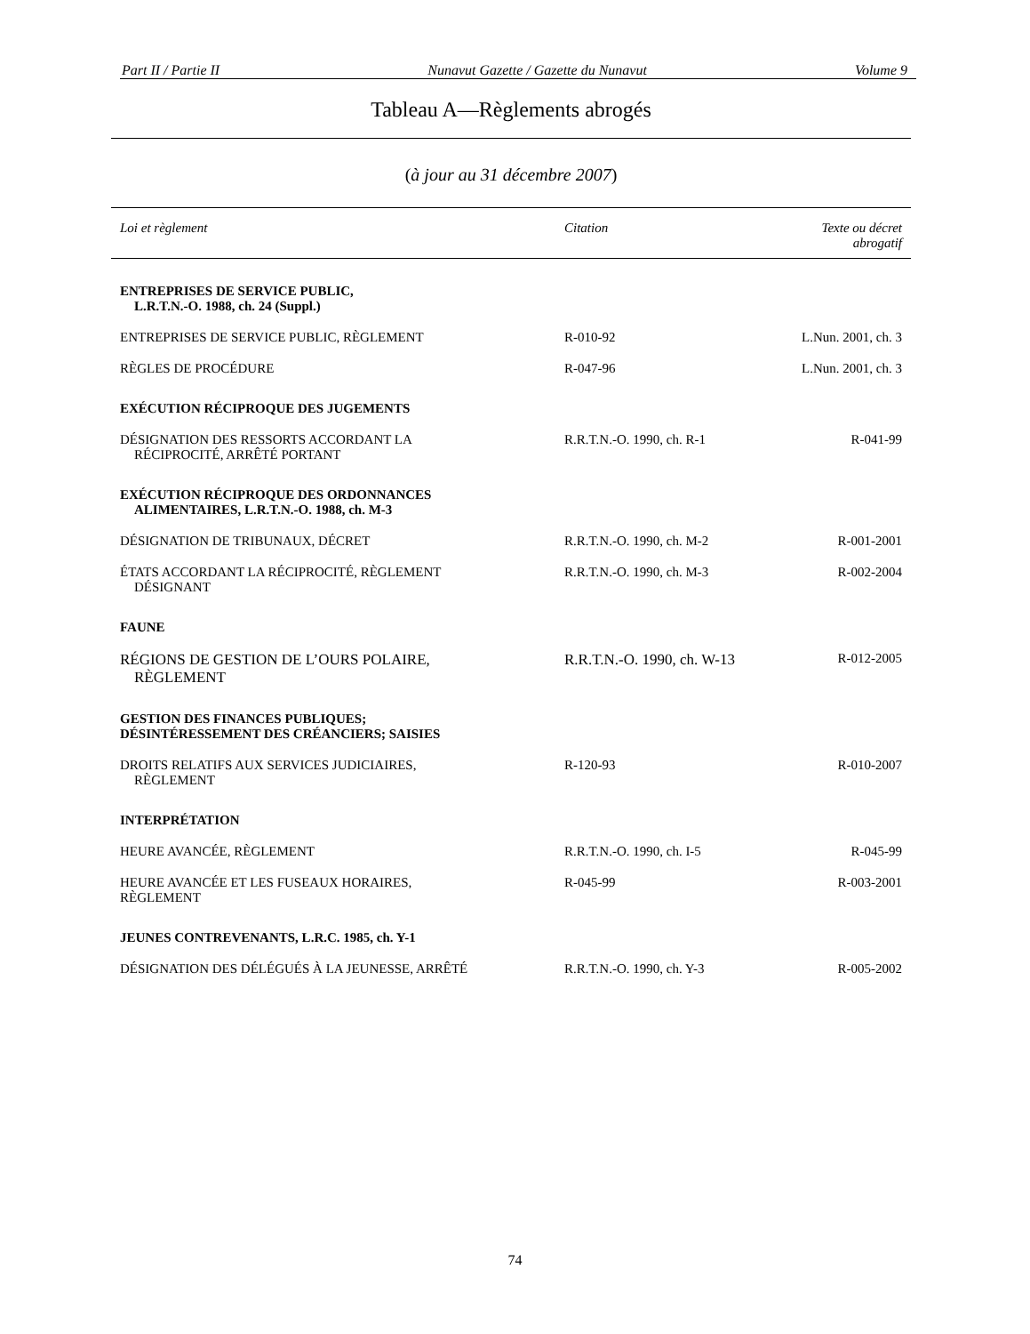Part II / Partie II Nunavut Gazette / Gazette du Nunavut Volume 9
Tableau A—Règlements abrogés
(à jour au 31 décembre 2007)
| Loi et règlement | Citation | Texte ou décret abrogatif |
| --- | --- | --- |
| ENTREPRISES DE SERVICE PUBLIC, L.R.T.N.-O. 1988, ch. 24 (Suppl.) | | |
| ENTREPRISES DE SERVICE PUBLIC, RÈGLEMENT | R-010-92 | L.Nun. 2001, ch. 3 |
| RÈGLES DE PROCÉDURE | R-047-96 | L.Nun. 2001, ch. 3 |
| EXÉCUTION RÉCIPROQUE DES JUGEMENTS | | |
| DÉSIGNATION DES RESSORTS ACCORDANT LA RÉCIPROCITÉ, ARRÊTÉ PORTANT | R.R.T.N.-O. 1990, ch. R-1 | R-041-99 |
| EXÉCUTION RÉCIPROQUE DES ORDONNANCES ALIMENTAIRES, L.R.T.N.-O. 1988, ch. M-3 | | |
| DÉSIGNATION DE TRIBUNAUX, DÉCRET | R.R.T.N.-O. 1990, ch. M-2 | R-001-2001 |
| ÉTATS ACCORDANT LA RÉCIPROCITÉ, RÈGLEMENT DÉSIGNANT | R.R.T.N.-O. 1990, ch. M-3 | R-002-2004 |
| FAUNE | | |
| RÉGIONS DE GESTION DE L’OURS POLAIRE, RÈGLEMENT | R.R.T.N.-O. 1990, ch. W-13 | R-012-2005 |
| GESTION DES FINANCES PUBLIQUES; DÉSINTÉRESSEMENT DES CRÉANCIERS; SAISIES | | |
| DROITS RELATIFS AUX SERVICES JUDICIAIRES, RÈGLEMENT | R-120-93 | R-010-2007 |
| INTERPRÉTATION | | |
| HEURE AVANCÉE, RÈGLEMENT | R.R.T.N.-O. 1990, ch. I-5 | R-045-99 |
| HEURE AVANCÉE ET LES FUSEAUX HORAIRES, RÈGLEMENT | R-045-99 | R-003-2001 |
| JEUNES CONTREVENANTS, L.R.C. 1985, ch. Y-1 | | |
| DÉSIGNATION DES DÉLÉGUÉS À LA JEUNESSE, ARRÊTÉ | R.R.T.N.-O. 1990, ch. Y-3 | R-005-2002 |
74